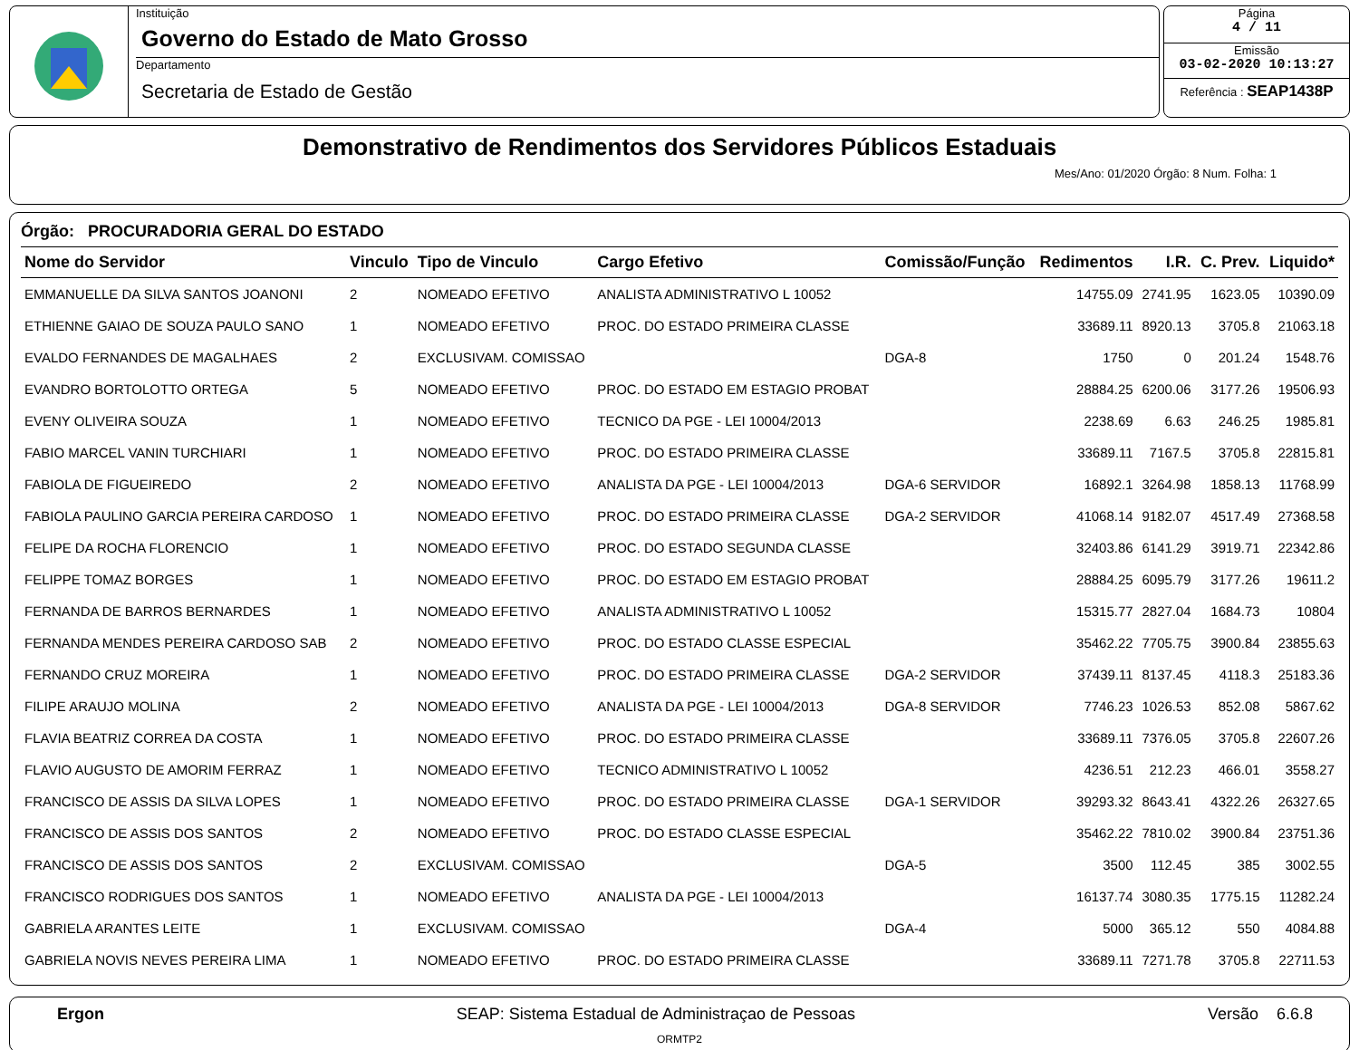Instituição
Governo do Estado de Mato Grosso
Departamento
Secretaria de Estado de Gestão
Página
4 / 11
Emissão
03-02-2020 10:13:27
Referência : SEAP1438P
Demonstrativo de Rendimentos dos Servidores Públicos Estaduais
Mes/Ano: 01/2020 Órgão: 8 Num. Folha: 1
Órgão: PROCURADORIA GERAL DO ESTADO
| Nome do Servidor | Vinculo | Tipo de Vinculo | Cargo Efetivo | Comissão/Função | Redimentos | I.R. | C. Prev. | Liquido* |
| --- | --- | --- | --- | --- | --- | --- | --- | --- |
| EMMANUELLE DA SILVA SANTOS JOANONI | 2 | NOMEADO EFETIVO | ANALISTA ADMINISTRATIVO L 10052 | | 14755.09 | 2741.95 | 1623.05 | 10390.09 |
| ETHIENNE GAIAO DE SOUZA PAULO SANO | 1 | NOMEADO EFETIVO | PROC. DO ESTADO PRIMEIRA CLASSE | | 33689.11 | 8920.13 | 3705.8 | 21063.18 |
| EVALDO FERNANDES DE MAGALHAES | 2 | EXCLUSIVAM. COMISSAO | | DGA-8 | 1750 | 0 | 201.24 | 1548.76 |
| EVANDRO BORTOLOTTO ORTEGA | 5 | NOMEADO EFETIVO | PROC. DO ESTADO EM ESTAGIO PROBAT | | 28884.25 | 6200.06 | 3177.26 | 19506.93 |
| EVENY OLIVEIRA SOUZA | 1 | NOMEADO EFETIVO | TECNICO DA PGE - LEI 10004/2013 | | 2238.69 | 6.63 | 246.25 | 1985.81 |
| FABIO MARCEL VANIN TURCHIARI | 1 | NOMEADO EFETIVO | PROC. DO ESTADO PRIMEIRA CLASSE | | 33689.11 | 7167.5 | 3705.8 | 22815.81 |
| FABIOLA DE FIGUEIREDO | 2 | NOMEADO EFETIVO | ANALISTA DA PGE - LEI 10004/2013 | DGA-6 SERVIDOR | 16892.1 | 3264.98 | 1858.13 | 11768.99 |
| FABIOLA PAULINO GARCIA PEREIRA CARDOSO | 1 | NOMEADO EFETIVO | PROC. DO ESTADO PRIMEIRA CLASSE | DGA-2 SERVIDOR | 41068.14 | 9182.07 | 4517.49 | 27368.58 |
| FELIPE DA ROCHA FLORENCIO | 1 | NOMEADO EFETIVO | PROC. DO ESTADO SEGUNDA CLASSE | | 32403.86 | 6141.29 | 3919.71 | 22342.86 |
| FELIPPE TOMAZ BORGES | 1 | NOMEADO EFETIVO | PROC. DO ESTADO EM ESTAGIO PROBAT | | 28884.25 | 6095.79 | 3177.26 | 19611.2 |
| FERNANDA DE BARROS BERNARDES | 1 | NOMEADO EFETIVO | ANALISTA ADMINISTRATIVO L 10052 | | 15315.77 | 2827.04 | 1684.73 | 10804 |
| FERNANDA MENDES PEREIRA CARDOSO SAB | 2 | NOMEADO EFETIVO | PROC. DO ESTADO CLASSE ESPECIAL | | 35462.22 | 7705.75 | 3900.84 | 23855.63 |
| FERNANDO CRUZ MOREIRA | 1 | NOMEADO EFETIVO | PROC. DO ESTADO PRIMEIRA CLASSE | DGA-2 SERVIDOR | 37439.11 | 8137.45 | 4118.3 | 25183.36 |
| FILIPE ARAUJO MOLINA | 2 | NOMEADO EFETIVO | ANALISTA DA PGE - LEI 10004/2013 | DGA-8 SERVIDOR | 7746.23 | 1026.53 | 852.08 | 5867.62 |
| FLAVIA BEATRIZ CORREA DA COSTA | 1 | NOMEADO EFETIVO | PROC. DO ESTADO PRIMEIRA CLASSE | | 33689.11 | 7376.05 | 3705.8 | 22607.26 |
| FLAVIO AUGUSTO DE AMORIM FERRAZ | 1 | NOMEADO EFETIVO | TECNICO ADMINISTRATIVO L 10052 | | 4236.51 | 212.23 | 466.01 | 3558.27 |
| FRANCISCO DE ASSIS DA SILVA LOPES | 1 | NOMEADO EFETIVO | PROC. DO ESTADO PRIMEIRA CLASSE | DGA-1 SERVIDOR | 39293.32 | 8643.41 | 4322.26 | 26327.65 |
| FRANCISCO DE ASSIS DOS SANTOS | 2 | NOMEADO EFETIVO | PROC. DO ESTADO CLASSE ESPECIAL | | 35462.22 | 7810.02 | 3900.84 | 23751.36 |
| FRANCISCO DE ASSIS DOS SANTOS | 2 | EXCLUSIVAM. COMISSAO | | DGA-5 | 3500 | 112.45 | 385 | 3002.55 |
| FRANCISCO RODRIGUES DOS SANTOS | 1 | NOMEADO EFETIVO | ANALISTA DA PGE - LEI 10004/2013 | | 16137.74 | 3080.35 | 1775.15 | 11282.24 |
| GABRIELA ARANTES LEITE | 1 | EXCLUSIVAM. COMISSAO | | DGA-4 | 5000 | 365.12 | 550 | 4084.88 |
| GABRIELA NOVIS NEVES PEREIRA LIMA | 1 | NOMEADO EFETIVO | PROC. DO ESTADO PRIMEIRA CLASSE | | 33689.11 | 7271.78 | 3705.8 | 22711.53 |
Ergon SEAP: Sistema Estadual de Administraçao de Pessoas Versão 6.6.8
ORMTP2